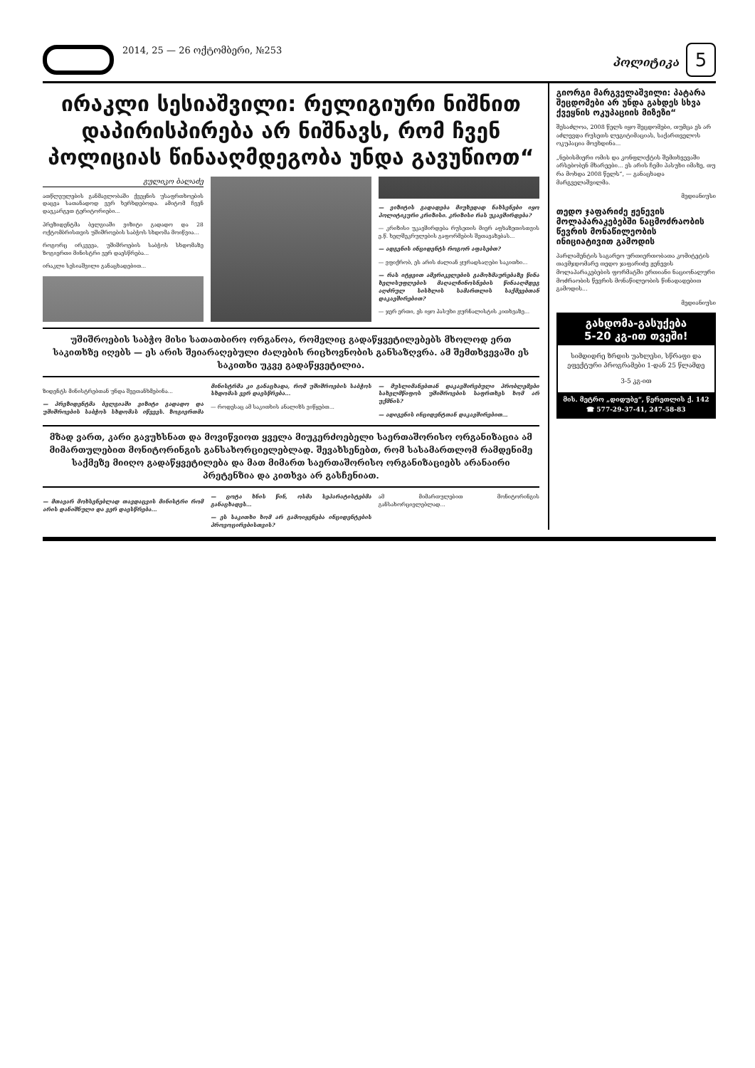2014, 25 — 26 ოქტომბერი, №253
პოლიტიკა 5
ირაკლი სესიაშვილი: რელიგიური ნიშნით დაპირისპირება არ ნიშნავს, რომ ჩვენ პოლიციას წინააღმდეგობა უნდა გავუწიოთ“
გულიკო ბალაძე
ათწლეულების განმავლობაში ქვეყნის უსაფრთხოების დაცვა სათანადოდ ვერ ხერხდებოდა. ამიტომ ჩვენ დავკარგეთ ტერიტორიები...
პრეზიდენტმა ბელგიაში ვიზიტი გადადო და 28 ოქტომბრისთვის უშიშროების საბჭოს სხდომა მოიწვია...
როგორც ირკვევა, უშიშროების საბჭოს სხდომაზე ზოგიერთი მინისტრი ვერ დაესწრება...
ირაკლი სესიაშვილი განაცხადებით...
— ვიზიტის გადადება მიუხედად ნახსენები იყო პოლიტიკური კრიზისი. კრიზისი რას უკავშირდება?
— კრიზისი უკავშირდება რუსეთის მიერ აფხაზეთისთვის ე.წ. ხელშეკრულების გაფორმების შეთავაზებას...
— ადგენის ინციდენტს როგორ აფასებთ?
— ვფიქრობ, ეს არის ძალიან ყურადსაღები საკითხი...
— რას იტყვით ამერიკელების გამოხმაურებაზე წინა ხელისუფლების მაღალჩინოსნების წინააღმდეგ აღძრულ სისხლის სამართლის საქმეებთან დაკავშირებით?
— ჯერ ერთი, ეს იყო პასუხი ჟურნალისტის კითხვაზე...
უშიშროების საბჭო მისი სათათბირო ორგანოა, რომელიც გადაწყვეტილებებს მხოლოდ ერთ საკითხზე იღებს — ეს არის შეიარაღებული ძალების რიცხოვნობის განსაზღვრა. ამ შემთხვევაში ეს საკითხი უკვე გადაწყვეტილია.
ზიდენტს მინისტრებთან უნდა შეეთანხმებინა...
— პრეზიდენტმა ბელგიაში ვიზიტი გადადო და უშიშროების საბჭოს სხდომას იწვევს. ზოგიერთმა მინისტრმა კი განაცხადა, რომ უშიშროების საბჭოს სხდომას ვერ დაესწრება...
— როდესაც ამ საკითხის ანალიზს ვიწყებთ...
— მუსლიმანებთან დაკავშირებული პრობლემები სახელმწიფოს უშიშროების საფრთხეს ხომ არ უქმნის?
— ადიგენის ინციდენტთან დაკავშირებით...
მზად ვართ, კარი გავუხსნათ და მოვიწვიოთ ყველა მიუკერძოებელი საერთაშორისო ორგანიზაცია ამ მიმართულებით მონიტორინგის განსახორციელებლად. შევახსენებთ, რომ სასამართლომ რამდენიმე საქმეზე მიიღო გადაწყვეტილება და მათ მიმართ საერთაშორისო ორგანიზაციებს არანაირი პრეტენზია და კითხვა არ გასჩენიათ.
— მთავარ მოხსენებლად თავდაცვის მინისტრი რომ არის დანიშნული და ვერ დაესწრება...
— ცოტა ხნის წინ, ოსმა სეპარატისტებმა განაცხადეს...
— ეს საკითხი ხომ არ გამოიყენება ინციდენტების პროვოცირებისთვის?
ამ მიმართულებით მონიტორინგის განსახორციელებლად...
გიორგი მარგველაშვილი: პატარა შეცდომები არ უნდა გახდეს სხვა ქვეყნის ოკუპაციის მიზეზი“
შესაძლოა, 2008 წელს იყო შეცდომები, თუმცა ეს არ აძლევდა რუსეთს ლეგიტიმაციას, საქართველოს ოკუპაცია მოეხდინა...
„ნებისმიერი ომის და კონფლიქტის შემთხვევაში არსებობენ მხარეები... ეს არის ჩემი პასუხი იმაზე, თუ რა მოხდა 2008 წელს“, — განაცხადა მარგველაშვილმა.
მედიანიუსი
თედო ჯაფარიძე ჟენევის მოლაპარაკებებში ნაცმოძრაობის წევრის მონაწილეობის ინიციატივით გამოდის
პარლამენტის საგარეო ურთიერთობათა კომიტეტის თავმჯდომარე თედო ჯაფარიძე ჟენევის მოლაპარაკებების ფორმატში ერთიანი ნაციონალური მოძრაობის წევრის მონაწილეობის წინადადებით გამოდის...
მედიანიუსი
გახდომა-გასუქება
5-20 კგ-ით თვეში!
სიმდიდრე ზრდის უახლესი, სწრაფი და ეფექტური პროგრამები 1-დან 25 წლამდე
3-5 კგ-ით
მის. მეტრო „დიდუბე“, წერეთლის ქ. 142
☎ 577-29-37-41, 247-58-83